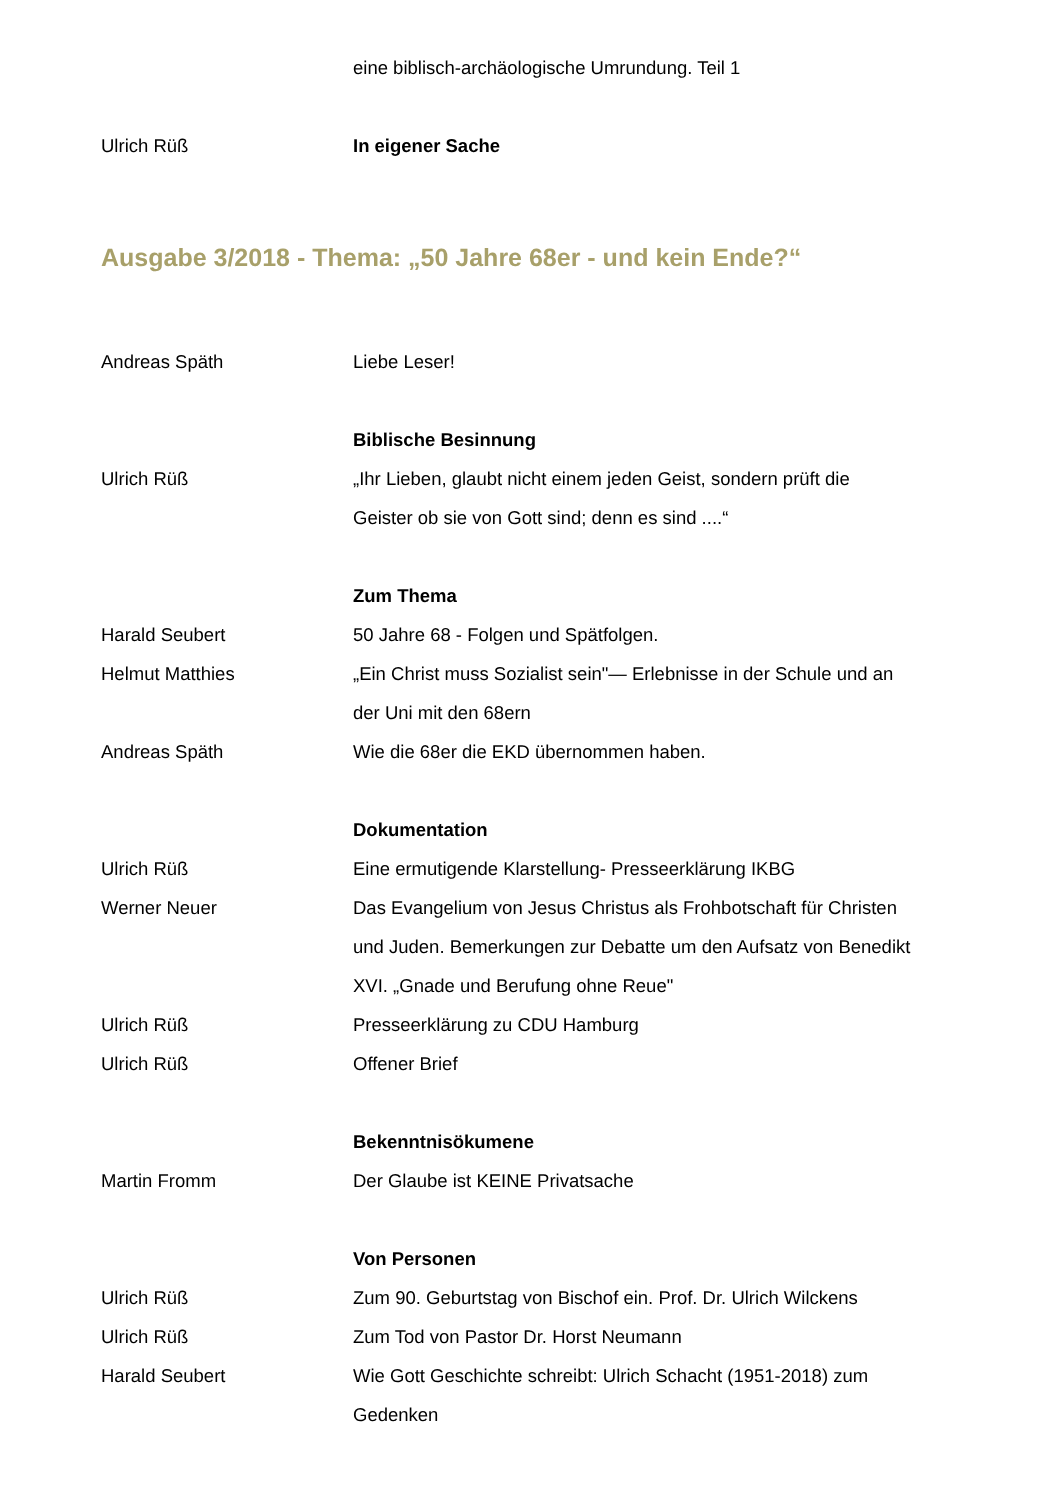eine biblisch-archäologische Umrundung. Teil 1
Ulrich Rüß In eigener Sache
Ausgabe 3/2018 - Thema: „50 Jahre 68er - und kein Ende?“
Andreas Späth Liebe Leser!
Biblische Besinnung
Ulrich Rüß „Ihr Lieben, glaubt nicht einem jeden Geist, sondern prüft die Geister ob sie von Gott sind; denn es sind ....“
Zum Thema
Harald Seubert 50 Jahre 68 - Folgen und Spätfolgen.
Helmut Matthies „Ein Christ muss Sozialist sein"— Erlebnisse in der Schule und an der Uni mit den 68ern
Andreas Späth Wie die 68er die EKD übernommen haben.
Dokumentation
Ulrich Rüß Eine ermutigende Klarstellung- Presseerklärung IKBG
Werner Neuer Das Evangelium von Jesus Christus als Frohbotschaft für Christen und Juden. Bemerkungen zur Debatte um den Aufsatz von Benedikt XVI. „Gnade und Berufung ohne Reue"
Ulrich Rüß Presseerklärung zu CDU Hamburg
Ulrich Rüß Offener Brief
Bekenntnisökumene
Martin Fromm Der Glaube ist KEINE Privatsache
Von Personen
Ulrich Rüß Zum 90. Geburtstag von Bischof ein. Prof. Dr. Ulrich Wilckens
Ulrich Rüß Zum Tod von Pastor Dr. Horst Neumann
Harald Seubert Wie Gott Geschichte schreibt: Ulrich Schacht (1951-2018) zum Gedenken